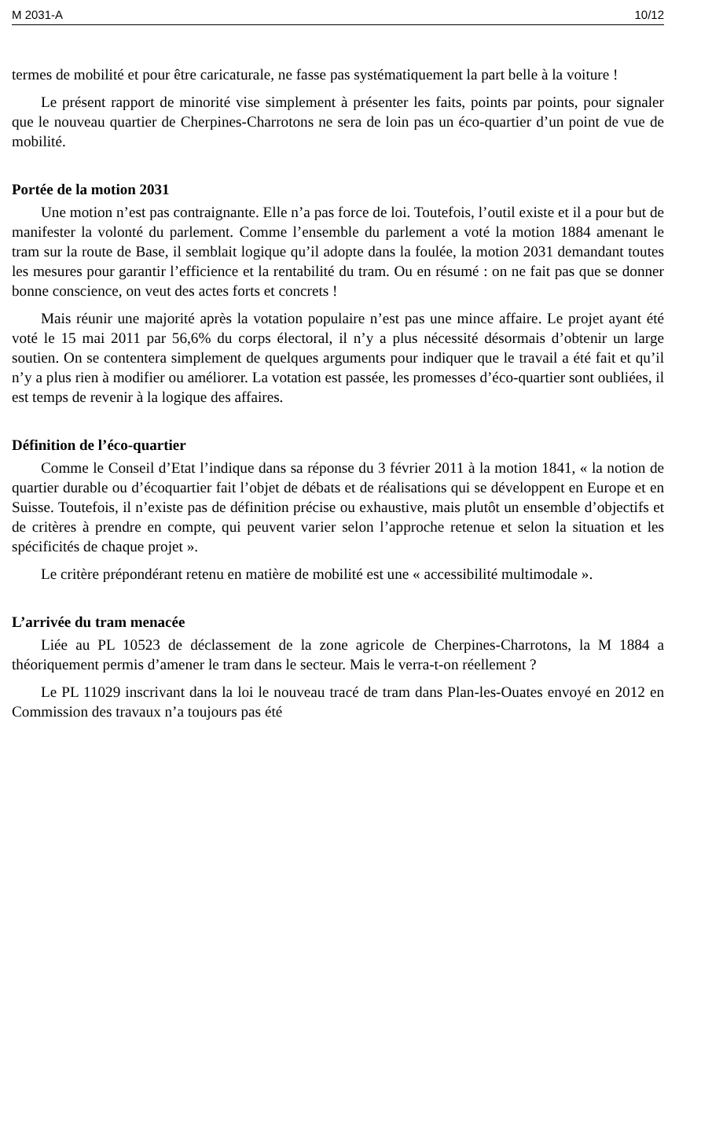M 2031-A 10/12
termes de mobilité et pour être caricaturale, ne fasse pas systématiquement la part belle à la voiture !
Le présent rapport de minorité vise simplement à présenter les faits, points par points, pour signaler que le nouveau quartier de Cherpines-Charrotons ne sera de loin pas un éco-quartier d’un point de vue de mobilité.
Portée de la motion 2031
Une motion n’est pas contraignante. Elle n’a pas force de loi. Toutefois, l’outil existe et il a pour but de manifester la volonté du parlement. Comme l’ensemble du parlement a voté la motion 1884 amenant le tram sur la route de Base, il semblait logique qu’il adopte dans la foulée, la motion 2031 demandant toutes les mesures pour garantir l’efficience et la rentabilité du tram. Ou en résumé : on ne fait pas que se donner bonne conscience, on veut des actes forts et concrets !
Mais réunir une majorité après la votation populaire n’est pas une mince affaire. Le projet ayant été voté le 15 mai 2011 par 56,6% du corps électoral, il n’y a plus nécessité désormais d’obtenir un large soutien. On se contentera simplement de quelques arguments pour indiquer que le travail a été fait et qu’il n’y a plus rien à modifier ou améliorer. La votation est passée, les promesses d’éco-quartier sont oubliées, il est temps de revenir à la logique des affaires.
Définition de l’éco-quartier
Comme le Conseil d’Etat l’indique dans sa réponse du 3 février 2011 à la motion 1841, « la notion de quartier durable ou d’écoquartier fait l’objet de débats et de réalisations qui se développent en Europe et en Suisse. Toutefois, il n’existe pas de définition précise ou exhaustive, mais plutôt un ensemble d’objectifs et de critères à prendre en compte, qui peuvent varier selon l’approche retenue et selon la situation et les spécificités de chaque projet ».
Le critère prépondérant retenu en matière de mobilité est une « accessibilité multimodale ».
L’arrivée du tram menacée
Liée au PL 10523 de déclassement de la zone agricole de Cherpines-Charrotons, la M 1884 a théoriquement permis d’amener le tram dans le secteur. Mais le verra-t-on réellement ?
Le PL 11029 inscrivant dans la loi le nouveau tracé de tram dans Plan-les-Ouates envoyé en 2012 en Commission des travaux n’a toujours pas été